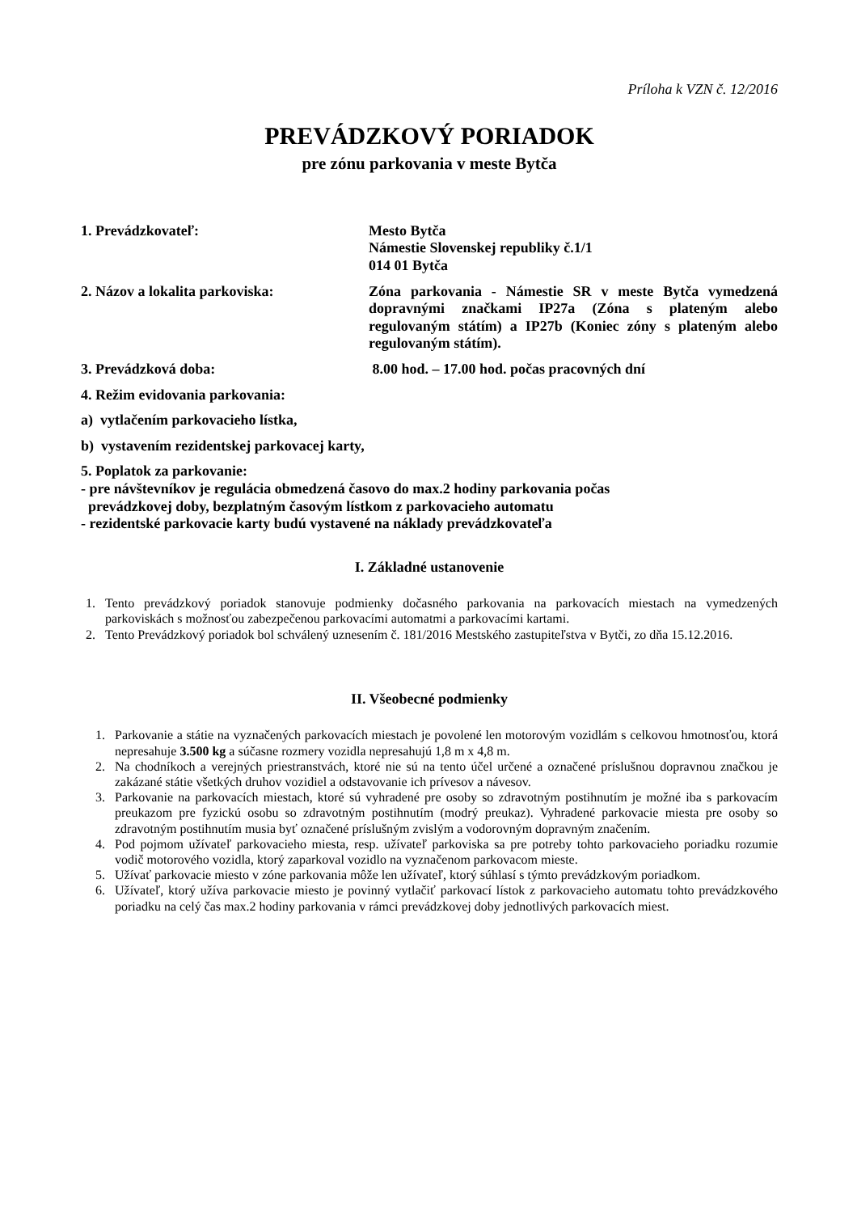Príloha k VZN č. 12/2016
PREVÁDZKOVÝ PORIADOK
pre zónu parkovania v meste Bytča
1. Prevádzkovateľ: Mesto Bytča
Námestie Slovenskej republiky č.1/1
014 01 Bytča
2. Názov a lokalita parkoviska: Zóna parkovania - Námestie SR v meste Bytča vymedzená dopravnými značkami IP27a (Zóna s plateným alebo regulovaným státím) a IP27b (Koniec zóny s plateným alebo regulovaným státím).
3. Prevádzková doba: 8.00 hod. – 17.00 hod. počas pracovných dní
4. Režim evidovania parkovania:
a) vytlačením parkovacieho lístka,
b) vystavením rezidentskej parkovacej karty,
5. Poplatok za parkovanie:
- pre návštevníkov je regulácia obmedzená časovo do max.2 hodiny parkovania počas
prevádzkovej doby, bezplatným časovým lístkom z parkovacieho automatu
- rezidentské parkovacie karty budú vystavené na náklady prevádzkovateľa
I. Základné ustanovenie
1. Tento prevádzkový poriadok stanovuje podmienky dočasného parkovania na parkovacích miestach na vymedzených parkoviskách s možnosťou zabezpečenou parkovacími automatmi a parkovacími kartami.
2. Tento Prevádzkový poriadok bol schválený uznesením č. 181/2016 Mestského zastupiteľstva v Bytči, zo dňa 15.12.2016.
II. Všeobecné podmienky
1. Parkovanie a státie na vyznačených parkovacích miestach je povolené len motorovým vozidlám s celkovou hmotnosťou, ktorá nepresahuje 3.500 kg a súčasne rozmery vozidla nepresahujú 1,8 m x 4,8 m.
2. Na chodníkoch a verejných priestranstvách, ktoré nie sú na tento účel určené a označené príslušnou dopravnou značkou je zakázané státie všetkých druhov vozidiel a odstavovanie ich prívesov a návesov.
3. Parkovanie na parkovacích miestach, ktoré sú vyhradené pre osoby so zdravotným postihnutím je možné iba s parkovacím preukazom pre fyzickú osobu so zdravotným postihnutím (modrý preukaz). Vyhradené parkovacie miesta pre osoby so zdravotným postihnutím musia byť označené príslušným zvislým a vodorovným dopravným značením.
4. Pod pojmom užívateľ parkovacieho miesta, resp. užívateľ parkoviska sa pre potreby tohto parkovacieho poriadku rozumie vodič motorového vozidla, ktorý zaparkoval vozidlo na vyznačenom parkovacom mieste.
5. Užívať parkovacie miesto v zóne parkovania môže len užívateľ, ktorý súhlasí s týmto prevádzkovým poriadkom.
6. Užívateľ, ktorý užíva parkovacie miesto je povinný vytlačiť parkovací lístok z parkovacieho automatu tohto prevádzkového poriadku na celý čas max.2 hodiny parkovania v rámci prevádzkovej doby jednotlivých parkovacích miest.